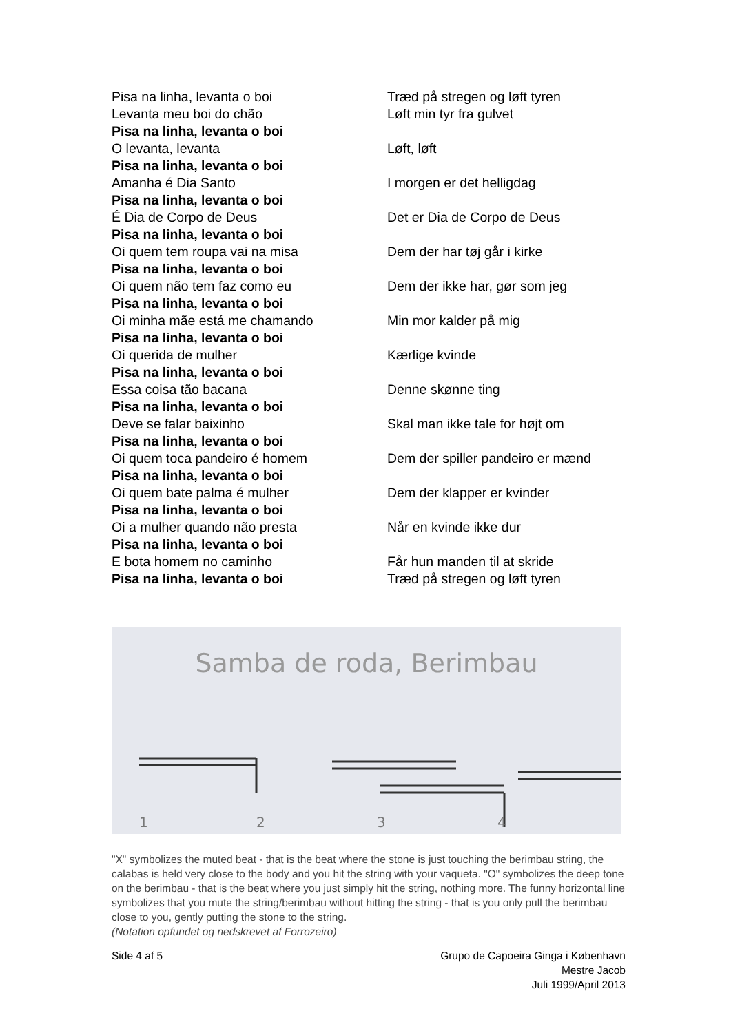Pisa na linha, levanta o boi
Levanta meu boi do chão
Pisa na linha, levanta o boi
O levanta, levanta
Pisa na linha, levanta o boi
Amanha é Dia Santo
Pisa na linha, levanta o boi
É Dia de Corpo de Deus
Pisa na linha, levanta o boi
Oi quem tem roupa vai na misa
Pisa na linha, levanta o boi
Oi quem não tem faz como eu
Pisa na linha, levanta o boi
Oi minha mãe está me chamando
Pisa na linha, levanta o boi
Oi querida de mulher
Pisa na linha, levanta o boi
Essa coisa tão bacana
Pisa na linha, levanta o boi
Deve se falar baixinho
Pisa na linha, levanta o boi
Oi quem toca pandeiro é homem
Pisa na linha, levanta o boi
Oi quem bate palma é mulher
Pisa na linha, levanta o boi
Oi a mulher quando não presta
Pisa na linha, levanta o boi
E bota homem no caminho
Pisa na linha, levanta o boi
Træd på stregen og løft tyren
Løft min tyr fra gulvet
Løft, løft
I morgen er det helligdag
Det er Dia de Corpo de Deus
Dem der har tøj går i kirke
Dem der ikke har, gør som jeg
Min mor kalder på mig
Kærlige kvinde
Denne skønne ting
Skal man ikke tale for højt om
Dem der spiller pandeiro er mænd
Dem der klapper er kvinder
Når en kvinde ikke dur
Får hun manden til at skride
Træd på stregen og løft tyren
Samba de roda, Berimbau
1
2
3
4
"X" symbolizes the muted beat - that is the beat where the stone is just touching the berimbau string, the calabas is held very close to the body and you hit the string with your vaqueta. "O" symbolizes the deep tone on the berimbau - that is the beat where you just simply hit the string, nothing more. The funny horizontal line symbolizes that you mute the string/berimbau without hitting the string - that is you only pull the berimbau close to you, gently putting the stone to the string.
(Notation opfundet og nedskrevet af Forrozeiro)
Side 4 af 5 Grupo de Capoeira Ginga i København
Mestre Jacob
Juli 1999/April 2013